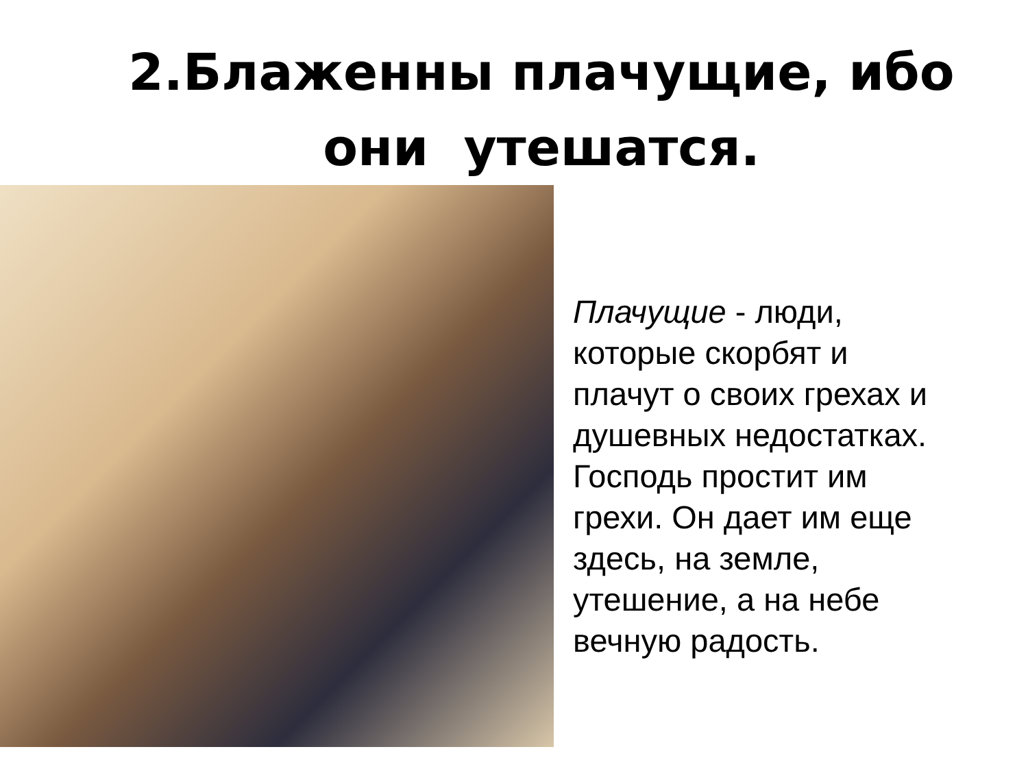2.Блаженны плачущие, ибо
они утешатся.
Плачущие - люди,
которые скорбят и
плачут о своих грехах и
душевных недостатках.
Господь простит им
грехи. Он дает им еще
здесь, на земле,
утешение, а на небе
вечную радость.